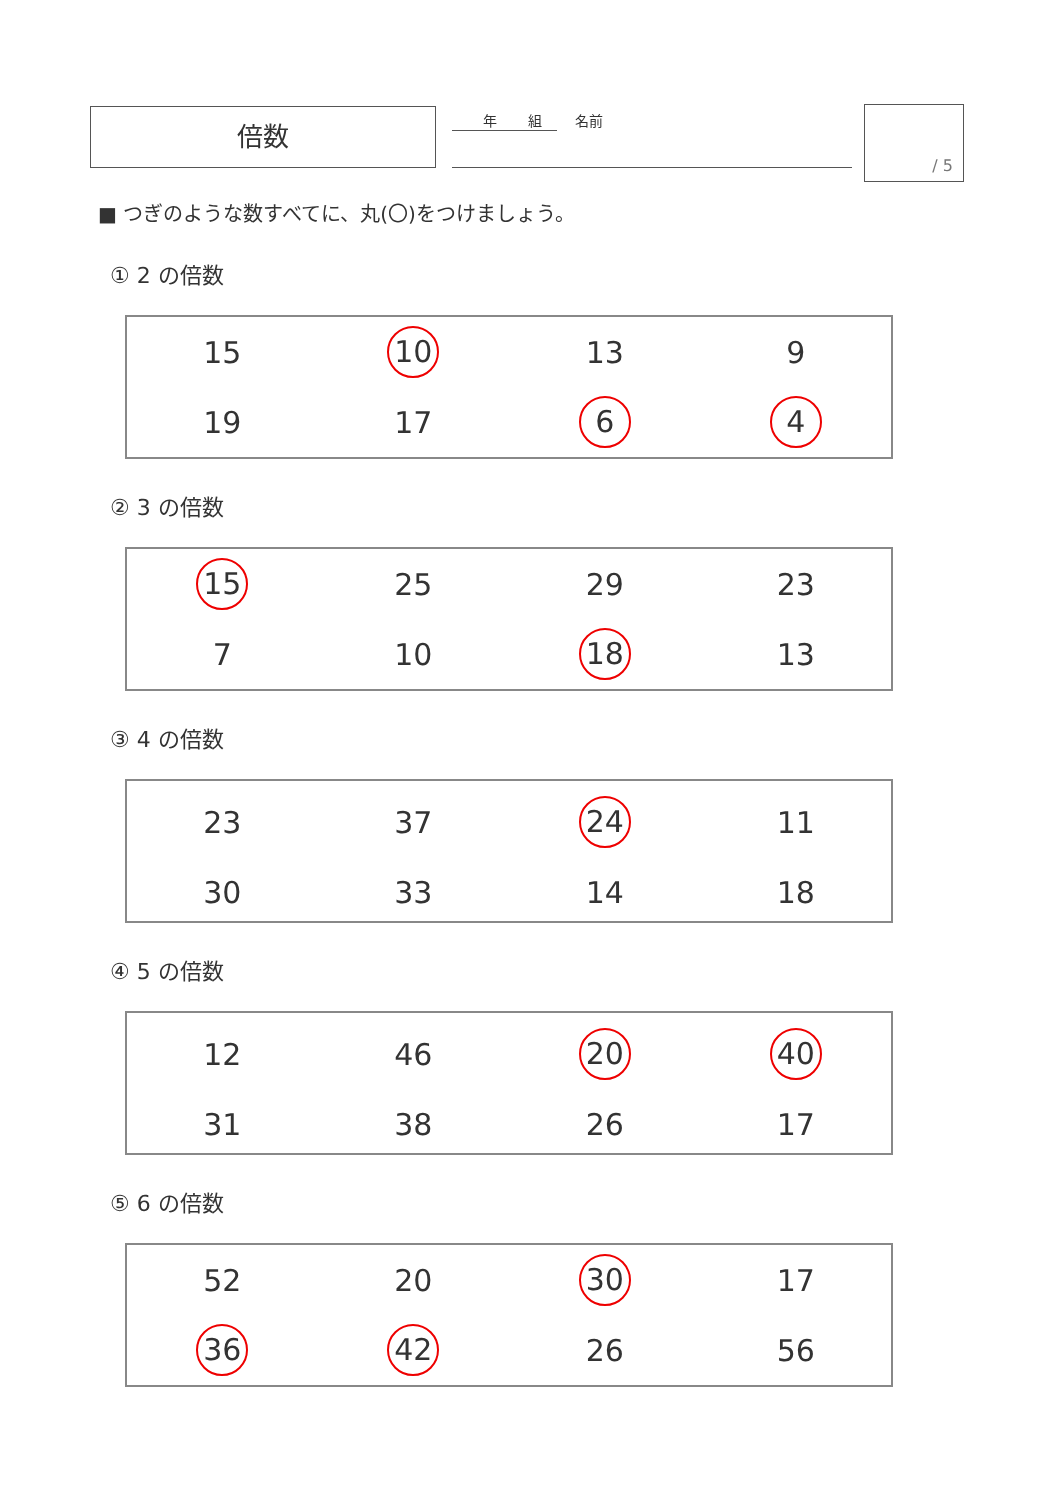倍数 年 組 名前 / 5
■ つぎのような数すべてに、丸(〇)をつけましょう。
① 2 の倍数
| 15 | 10 | 13 | 9 |
| 19 | 17 | 6 | 4 |
② 3 の倍数
| 15 | 25 | 29 | 23 |
| 7 | 10 | 18 | 13 |
③ 4 の倍数
| 23 | 37 | 24 | 11 |
| 30 | 33 | 14 | 18 |
④ 5 の倍数
| 12 | 46 | 20 | 40 |
| 31 | 38 | 26 | 17 |
⑤ 6 の倍数
| 52 | 20 | 30 | 17 |
| 36 | 42 | 26 | 56 |